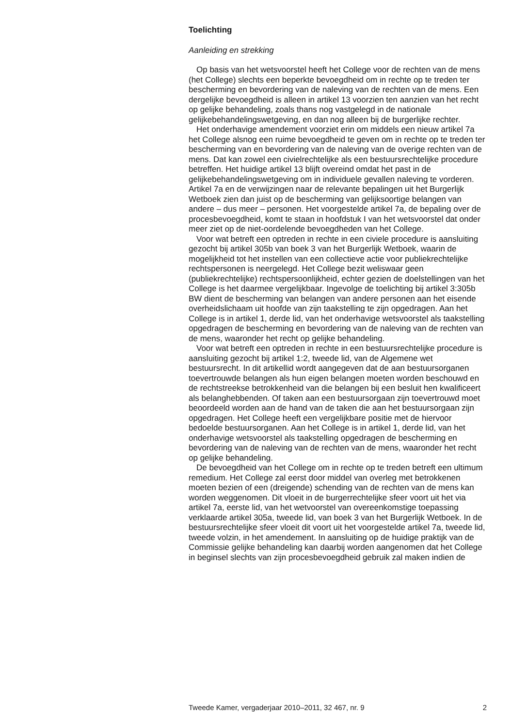Toelichting
Aanleiding en strekking
Op basis van het wetsvoorstel heeft het College voor de rechten van de mens (het College) slechts een beperkte bevoegdheid om in rechte op te treden ter bescherming en bevordering van de naleving van de rechten van de mens. Een dergelijke bevoegdheid is alleen in artikel 13 voorzien ten aanzien van het recht op gelijke behandeling, zoals thans nog vastgelegd in de nationale gelijkebehandelingswetgeving, en dan nog alleen bij de burgerlijke rechter.
Het onderhavige amendement voorziet erin om middels een nieuw artikel 7a het College alsnog een ruime bevoegdheid te geven om in rechte op te treden ter bescherming van en bevordering van de naleving van de overige rechten van de mens. Dat kan zowel een civielrechtelijke als een bestuursrechtelijke procedure betreffen. Het huidige artikel 13 blijft overeind omdat het past in de gelijkebehandelingswetgeving om in individuele gevallen naleving te vorderen. Artikel 7a en de verwijzingen naar de relevante bepalingen uit het Burgerlijk Wetboek zien dan juist op de bescherming van gelijksoortige belangen van andere – dus meer – personen. Het voorgestelde artikel 7a, de bepaling over de procesbe­voegdheid, komt te staan in hoofdstuk I van het wetsvoorstel dat onder meer ziet op de niet-oordelende bevoegdheden van het College.
Voor wat betreft een optreden in rechte in een civiele procedure is aansluiting gezocht bij artikel 305b van boek 3 van het Burgerlijk Wetboek, waarin de mogelijkheid tot het instellen van een collectieve actie voor publiekrechtelijke rechtspersonen is neergelegd. Het College bezit weliswaar geen (publiekrechtelijke) rechtspersoonlijkheid, echter gezien de doelstellingen van het College is het daarmee vergelijkbaar. Ingevolge de toelichting bij artikel 3:305b BW dient de bescherming van belangen van andere personen aan het eisende overheidslichaam uit hoofde van zijn taakstelling te zijn opgedragen. Aan het College is in artikel 1, derde lid, van het onderhavige wetsvoorstel als taakstelling opgedragen de bescherming en bevordering van de naleving van de rechten van de mens, waaronder het recht op gelijke behandeling.
Voor wat betreft een optreden in rechte in een bestuursrechtelijke procedure is aansluiting gezocht bij artikel 1:2, tweede lid, van de Algemene wet bestuursrecht. In dit artikellid wordt aangegeven dat de aan bestuursorganen toevertrouwde belangen als hun eigen belangen moeten worden beschouwd en de rechtstreekse betrokkenheid van die belangen bij een besluit hen kwalificeert als belanghebbenden. Of taken aan een bestuursorgaan zijn toevertrouwd moet beoordeeld worden aan de hand van de taken die aan het bestuursorgaan zijn opgedragen. Het College heeft een vergelijkbare positie met de hiervoor bedoelde bestuursorganen. Aan het College is in artikel 1, derde lid, van het onderhavige wetsvoorstel als taakstelling opgedragen de bescherming en bevordering van de naleving van de rechten van de mens, waaronder het recht op gelijke behandeling.
De bevoegdheid van het College om in rechte op te treden betreft een ultimum remedium. Het College zal eerst door middel van overleg met betrokkenen moeten bezien of een (dreigende) schending van de rechten van de mens kan worden weggenomen. Dit vloeit in de burgerrechtelijke sfeer voort uit het via artikel 7a, eerste lid, van het wetvoorstel van overeenkomstige toepassing verklaarde artikel 305a, tweede lid, van boek 3 van het Burgerlijk Wetboek. In de bestuursrechtelijke sfeer vloeit dit voort uit het voorgestelde artikel 7a, tweede lid, tweede volzin, in het amendement. In aansluiting op de huidige praktijk van de Commissie gelijke behandeling kan daarbij worden aangenomen dat het College in beginsel slechts van zijn procesbevoegdheid gebruik zal maken indien de
Tweede Kamer, vergaderjaar 2010–2011, 32 467, nr. 9 2